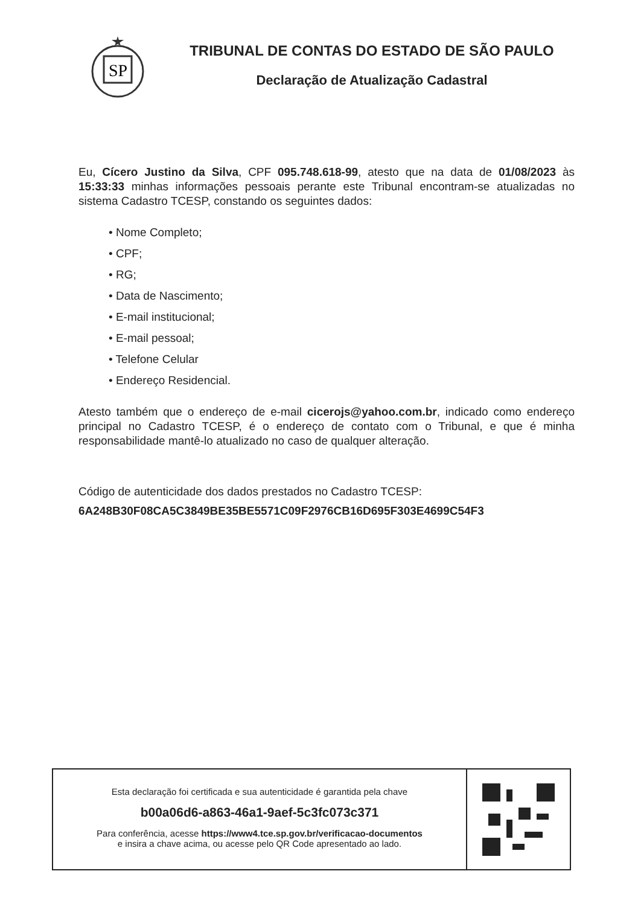SP
TRIBUNAL DE CONTAS DO ESTADO DE SÃO PAULO
Declaração de Atualização Cadastral
Eu, Cícero Justino da Silva, CPF 095.748.618-99, atesto que na data de 01/08/2023 às 15:33:33 minhas informações pessoais perante este Tribunal encontram-se atualizadas no sistema Cadastro TCESP, constando os seguintes dados:
• Nome Completo;
• CPF;
• RG;
• Data de Nascimento;
• E-mail institucional;
• E-mail pessoal;
• Telefone Celular
• Endereço Residencial.
Atesto também que o endereço de e-mail cicerojs@yahoo.com.br, indicado como endereço principal no Cadastro TCESP, é o endereço de contato com o Tribunal, e que é minha responsabilidade mantê-lo atualizado no caso de qualquer alteração.
Código de autenticidade dos dados prestados no Cadastro TCESP:
6A248B30F08CA5C3849BE35BE5571C09F2976CB16D695F303E4699C54F3
Esta declaração foi certificada e sua autenticidade é garantida pela chave
b00a06d6-a863-46a1-9aef-5c3fc073c371
Para conferência, acesse https://www4.tce.sp.gov.br/verificacao-documentos
e insira a chave acima, ou acesse pelo QR Code apresentado ao lado.